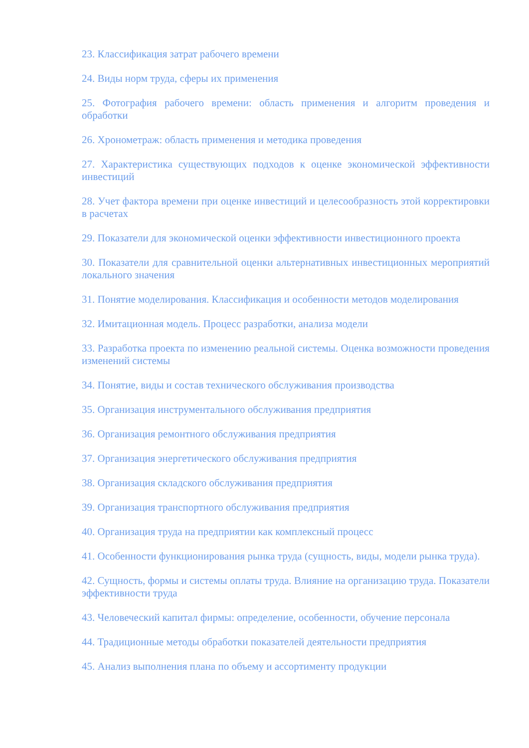23. Классификация затрат рабочего времени
24. Виды норм труда, сферы их применения
25. Фотография рабочего времени: область применения и алгоритм проведения и обработки
26. Хронометраж: область применения и методика проведения
27. Характеристика существующих подходов к оценке экономической эффективности инвестиций
28. Учет фактора времени при оценке инвестиций и целесообразность этой корректировки в расчетах
29. Показатели для экономической оценки эффективности инвестиционного проекта
30. Показатели для сравнительной оценки альтернативных инвестиционных мероприятий локального значения
31. Понятие моделирования. Классификация и особенности методов моделирования
32. Имитационная модель. Процесс разработки, анализа модели
33. Разработка проекта по изменению реальной системы. Оценка возможности проведения изменений системы
34. Понятие, виды и состав технического обслуживания производства
35. Организация инструментального обслуживания предприятия
36. Организация ремонтного обслуживания предприятия
37. Организация энергетического обслуживания предприятия
38. Организация складского обслуживания предприятия
39. Организация транспортного обслуживания предприятия
40. Организация труда на предприятии как комплексный процесс
41. Особенности функционирования рынка труда (сущность, виды, модели рынка труда).
42. Сущность, формы и системы оплаты труда. Влияние на организацию труда. Показатели эффективности труда
43. Человеческий капитал фирмы: определение, особенности, обучение персонала
44. Традиционные методы обработки показателей деятельности предприятия
45. Анализ выполнения плана по объему и ассортименту продукции